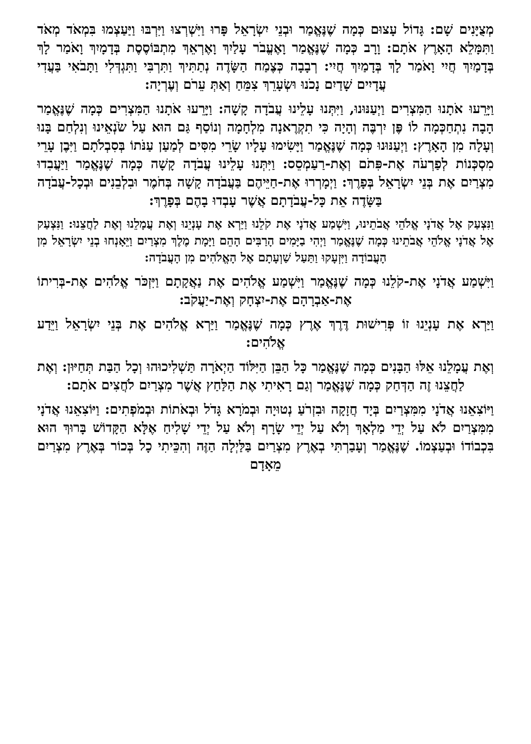מְצֻיָּנִים שָׁם: גָּדוֹל עָצוּם כְּמָה שֶׁנֶּאֱמַר וּבְנֵי יִשְׂרָאֵל פָּרוּ וַיִּשְׁרְצוּ וַיִּרְבּוּ וַיַּעַצְמוּ בִּמְאֹד מְאֹד וַתִּמָּלֵא הָאָרֶץ אֹתָם: וָרָב כְּמָה שֶׁנֶּאֱמַר וָאֶעֱבֹר עָלַיִךְ וָאֶרְאֵךְ מִתְבּוֹסֶסֶת בְּדָמָיִךְ וָאֹמַר לָךְ בְּדָמַיִךְ חֲיִי וָאֹמַר לָךְ בְּדָמַיִךְ חֲיִי: רְבָבָה כְּצֶמַח הַשָּׂדֶה נְתַתִּיךְ וַתִּרְבִּי וַתִּגְדְּלִי וַתָּבֹאִי בַּעֲדִי עֲדָיִים שָׁדַיִם נָכֹנוּ וּשְׂעָרֵךְ צִמֵּחַ וְאַתְּ עֵרֹם וְעֶרְיָה:
וַיָּרֵעוּ אֹתָנוּ הַמִּצְרִים וַיְעַנּוּנוּ, וַיִּתְּנוּ עָלֵינוּ עֲבֹדָה קָשָׁה: וַיָּרֵעוּ אֹתָנוּ הַמִּצְרִים כְּמָה שֶׁנֶּאֱמַר הָבָה נִתְחַכְּמָה לוֹ פֶּן יִרְבֶּה וְהָיָה כִּי תִקְרֶאנָה מִלְחָמָה וְנוֹסַף גַּם הוּא עַל שֹׂנְאֵינוּ וְנִלְחַם בָּנוּ וְעָלָה מִן הָאָרֶץ: וַיְעַנּוּנוּ כְּמָה שֶׁנֶּאֱמַר וַיָּשִׂימוּ עָלָיו שָׂרֵי מִסִּים לְמַעַן עַנֹּתוֹ בְּסִבְלֹתָם וַיִּבֶן עָרֵי מִסְכְּנוֹת לְפַרְעֹה אֶת-פִּתֹם וְאֶת-רַעַמְסֵס: וַיִּתְּנוּ עָלֵינוּ עֲבֹדָה קָשָׁה כְּמָה שֶׁנֶּאֱמַר וַיַּעֲבִדוּ מִצְרַיִם אֶת בְּנֵי יִשְׂרָאֵל בְּפָרֶךְ: וַיְמָרְרוּ אֶת-חַיֵּיהֶם בַּעֲבֹדָה קָשָׁה בְּחֹמֶר וּבִלְבֵנִים וּבְכָל-עֲבֹדָה בַּשָּׂדֶה אֵת כָּל-עֲבֹדָתָם אֲשֶׁר עָבְדוּ בָהֶם בְּפָרֶךְ:
וַנִּצְעַק אֶל אֲדֹנָי אֱלֹהֵי אֲבֹתֵינוּ, וַיִּשְׁמַע אֲדֹנָי אֶת קֹלֵנוּ וַיַּרְא אֶת עָנְיֵנוּ וְאֶת עֲמָלֵנוּ וְאֶת לַחֲצֵנוּ: וַנִּצְעַק אֶל אֲדֹנָי אֱלֹהֵי אֲבֹתֵינוּ כְּמָה שֶׁנֶּאֱמַר וַיְהִי בַיָּמִים הָרַבִּים הָהֵם וַיָּמָת מֶלֶךְ מִצְרַיִם וַיֵּאָנְחוּ בְנֵי יִשְׂרָאֵל מִן הָעֲבוֹדָה וַיִּזְעָקוּ וַתַּעַל שַׁוְעָתָם אֶל הָאֱלֹהִים מִן הָעֲבֹדָה:
וַיִּשְׁמַע אֲדֹנָי אֶת-קֹלֵנוּ כְּמָה שֶׁנֶּאֱמַר וַיִּשְׁמַע אֱלֹהִים אֶת נַאֲקָתָם וַיִּזְכֹּר אֱלֹהִים אֶת-בְּרִיתוֹ אֶת-אַבְרָהָם אֶת-יִצְחָק וְאֶת-יַעֲקֹב:
וַיַּרְא אֶת עָנְיֵנוּ זוֹ פְּרִישׁוּת דֶּרֶךְ אֶרֶץ כְּמָה שֶׁנֶּאֱמַר וַיַּרְא אֱלֹהִים אֶת בְּנֵי יִשְׂרָאֵל וַיֵּדַע אֱלֹהִים:
וְאֶת עֲמָלֵנוּ אֵלּוּ הַבָּנִים כְּמָה שֶׁנֶּאֱמַר כָּל הַבֵּן הַיִּלּוֹד הַיְאֹרָה תַּשְׁלִיכוּהוּ וְכָל הַבַּת תְּחַיּוּן: וְאֶת לַחֲצֵנוּ זֶה הַדְּחַק כְּמָה שֶׁנֶּאֱמַר וְגַם רָאִיתִי אֶת הַלַּחַץ אֲשֶׁר מִצְרַיִם לֹחֲצִים אֹתָם:
וַיּוֹצִאֵנוּ אֲדֹנָי מִמִּצְרַיִם בְּיָד חֲזָקָה וּבִזְרֹעַ נְטוּיָה וּבְמֹרָא גָּדֹל וּבְאֹתוֹת וּבְמֹפְתִים: וַיּוֹצִאֵנוּ אֲדֹנָי מִמִּצְרַיִם לֹא עַל יְדֵי מַלְאָךְ וְלֹא עַל יְדֵי שָׂרָף וְלֹא עַל יְדֵי שָׁלִיחַ אֶלָּא הַקָּדוֹשׁ בָּרוּךְ הוּא בִּכְבוֹדוֹ וּבְעַצְמוֹ. שֶׁנֶּאֱמַר וְעָבַרְתִּי בְאֶרֶץ מִצְרַיִם בַּלַּיְלָה הַזֶּה וְהִכֵּיתִי כָל בְּכוֹר בְּאֶרֶץ מִצְרַיִם מֵאָדָם